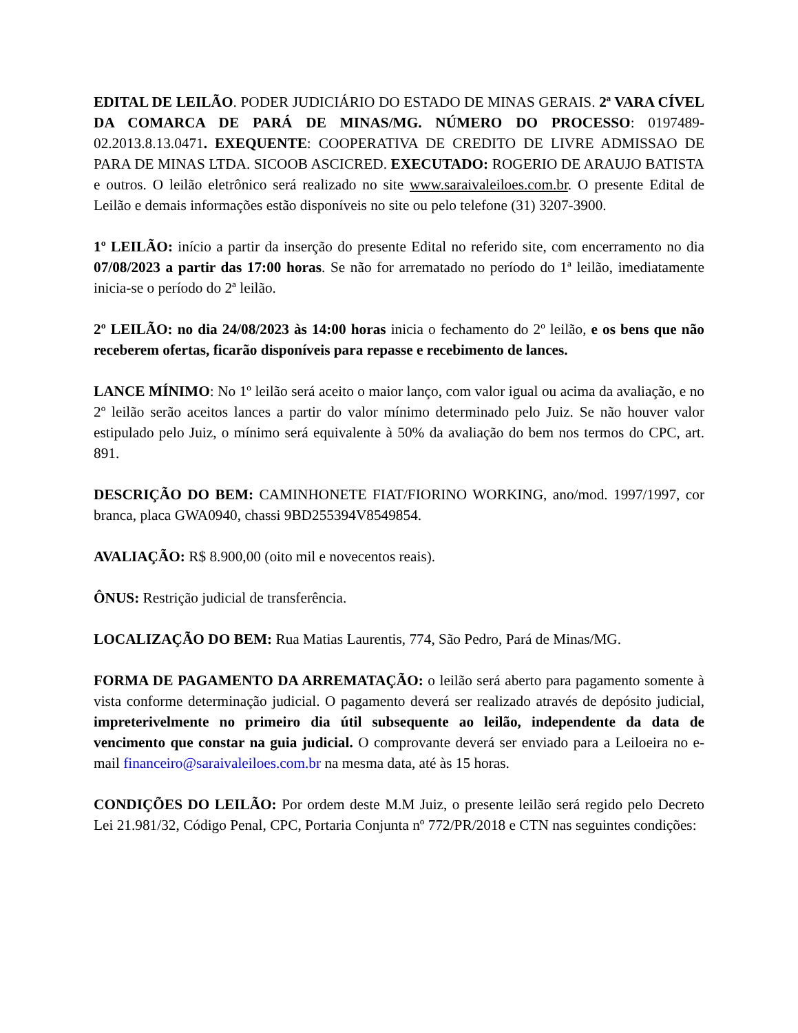EDITAL DE LEILÃO. PODER JUDICIÁRIO DO ESTADO DE MINAS GERAIS. 2ª VARA CÍVEL DA COMARCA DE PARÁ DE MINAS/MG. NÚMERO DO PROCESSO: 0197489-02.2013.8.13.0471. EXEQUENTE: COOPERATIVA DE CREDITO DE LIVRE ADMISSAO DE PARA DE MINAS LTDA. SICOOB ASCICRED. EXECUTADO: ROGERIO DE ARAUJO BATISTA e outros. O leilão eletrônico será realizado no site www.saraivaleiloes.com.br. O presente Edital de Leilão e demais informações estão disponíveis no site ou pelo telefone (31) 3207-3900.
1º LEILÃO: início a partir da inserção do presente Edital no referido site, com encerramento no dia 07/08/2023 a partir das 17:00 horas. Se não for arrematado no período do 1ª leilão, imediatamente inicia-se o período do 2ª leilão.
2º LEILÃO: no dia 24/08/2023 às 14:00 horas inicia o fechamento do 2º leilão, e os bens que não receberem ofertas, ficarão disponíveis para repasse e recebimento de lances.
LANCE MÍNIMO: No 1º leilão será aceito o maior lanço, com valor igual ou acima da avaliação, e no 2º leilão serão aceitos lances a partir do valor mínimo determinado pelo Juiz. Se não houver valor estipulado pelo Juiz, o mínimo será equivalente à 50% da avaliação do bem nos termos do CPC, art. 891.
DESCRIÇÃO DO BEM: CAMINHONETE FIAT/FIORINO WORKING, ano/mod. 1997/1997, cor branca, placa GWA0940, chassi 9BD255394V8549854.
AVALIAÇÃO: R$ 8.900,00 (oito mil e novecentos reais).
ÔNUS: Restrição judicial de transferência.
LOCALIZAÇÃO DO BEM: Rua Matias Laurentis, 774, São Pedro, Pará de Minas/MG.
FORMA DE PAGAMENTO DA ARREMATAÇÃO: o leilão será aberto para pagamento somente à vista conforme determinação judicial. O pagamento deverá ser realizado através de depósito judicial, impreterivelmente no primeiro dia útil subsequente ao leilão, independente da data de vencimento que constar na guia judicial. O comprovante deverá ser enviado para a Leiloeira no e-mail financeiro@saraivaleiloes.com.br na mesma data, até às 15 horas.
CONDIÇÕES DO LEILÃO: Por ordem deste M.M Juiz, o presente leilão será regido pelo Decreto Lei 21.981/32, Código Penal, CPC, Portaria Conjunta nº 772/PR/2018 e CTN nas seguintes condições: